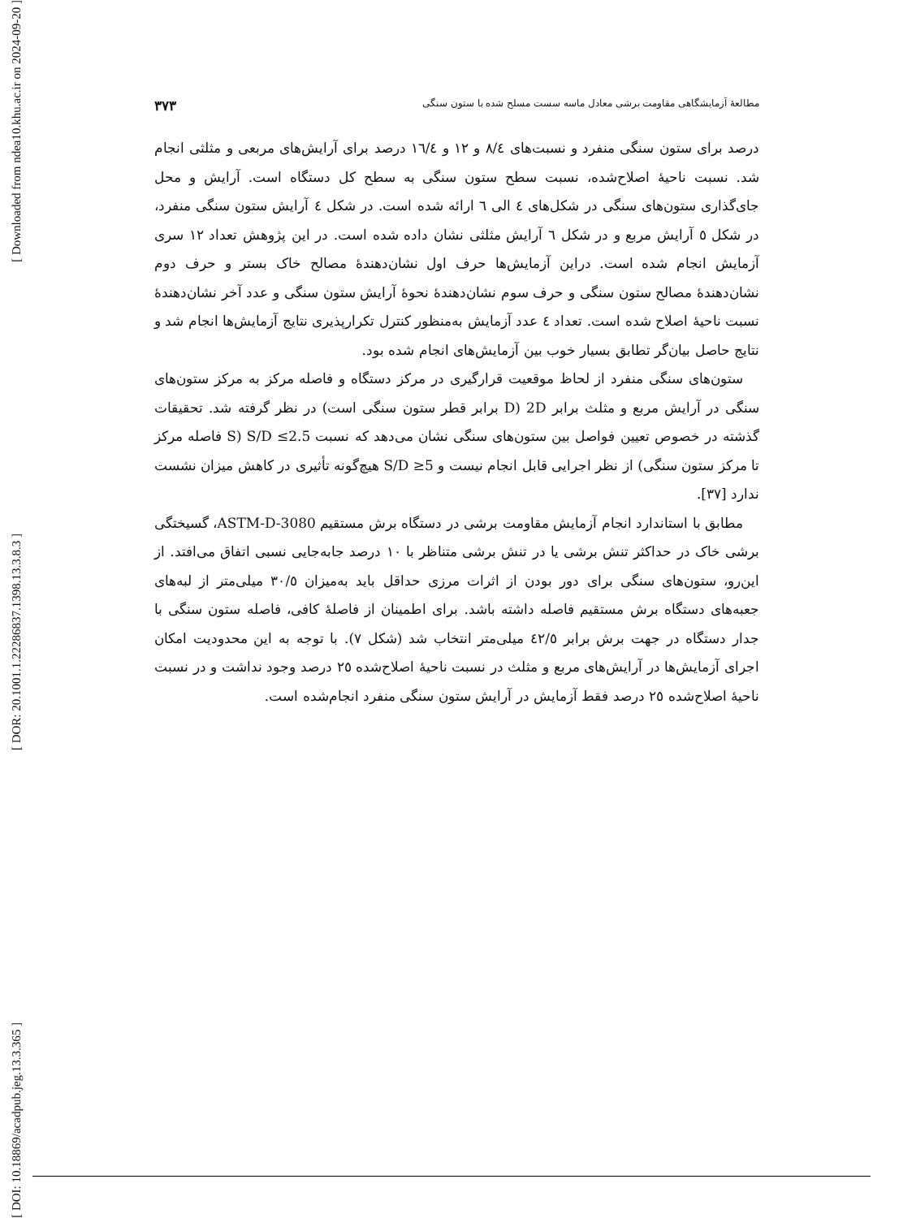[ Downloaded from ndea10.khu.ac.ir on 2024-09-20 ]
[ DOR: 20.1001.1.22286837.1398.13.3.8.3 ]
[ DOI: 10.18869/acadpub.jeg.13.3.365 ]
مطالعهٔ آزمایشگاهی مقاومت برشی معادل ماسه سست مسلح شده با ستون سنگی ۳۷۳
درصد برای ستون سنگی منفرد و نسبت‌های ۸/٤ و ۱۲ و ۱٦/٤ درصد برای آرایش‌های مربعی و مثلثی انجام شد. نسبت ناحیهٔ اصلاح‌شده، نسبت سطح ستون سنگی به سطح کل دستگاه است. آرایش و محل جای‌گذاری ستون‌های سنگی در شکل‌های ٤ الی ٦ ارائه شده است. در شکل ٤ آرایش ستون سنگی منفرد، در شکل ٥ آرایش مربع و در شکل ٦ آرایش مثلثی نشان داده شده است. در این پژوهش تعداد ۱۲ سری آزمایش انجام شده است. دراین آزمایش‌ها حرف اول نشان‌دهندهٔ مصالح خاک بستر و حرف دوم نشان‌دهندهٔ مصالح ستون سنگی و حرف سوم نشان‌دهندهٔ نحوهٔ آرایش ستون سنگی و عدد آخر نشان‌دهندهٔ نسبت ناحیهٔ اصلاح شده است. تعداد ٤ عدد آزمایش به‌منظور کنترل تکرارپذیری نتایج آزمایش‌ها انجام شد و نتایج حاصل بیان‌گر تطابق بسیار خوب بین آزمایش‌های انجام شده بود.
ستون‌های سنگی منفرد از لحاظ موقعیت قرارگیری در مرکز دستگاه و فاصله مرکز به مرکز ستون‌های سنگی در آرایش مربع و مثلث برابر 2D (D برابر قطر ستون سنگی است) در نظر گرفته شد. تحقیقات گذشته در خصوص تعیین فواصل بین ستون‌های سنگی نشان می‌دهد که نسبت S/D ≤2.5 (S فاصله مرکز تا مرکز ستون سنگی) از نظر اجرایی قابل انجام نیست و S/D ≥5 هیچ‌گونه تأثیری در کاهش میزان نشست ندارد [۳۷].
مطابق با استاندارد انجام آزمایش مقاومت برشی در دستگاه برش مستقیم ASTM-D-3080، گسیختگی برشی خاک در حداکثر تنش برشی یا در تنش برشی متناظر با ۱۰ درصد جابه‌جایی نسبی اتفاق می‌افتد. از این‌رو، ستون‌های سنگی برای دور بودن از اثرات مرزی حداقل باید به‌میزان ۳۰/٥ میلی‌متر از لبه‌های جعبه‌های دستگاه برش مستقیم فاصله داشته باشد. برای اطمینان از فاصلهٔ کافی، فاصله ستون سنگی با جدار دستگاه در جهت برش برابر ٤۲/٥ میلی‌متر انتخاب شد (شکل ۷). با توجه به این محدودیت امکان اجرای آزمایش‌ها در آرایش‌های مربع و مثلث در نسبت ناحیهٔ اصلاح‌شده ۲٥ درصد وجود نداشت و در نسبت ناحیهٔ اصلاح‌شده ۲٥ درصد فقط آزمایش در آرایش ستون سنگی منفرد انجام‌شده است.